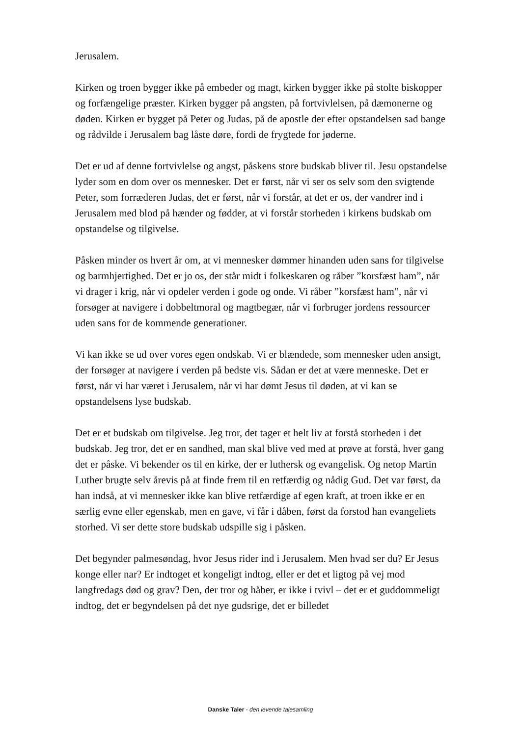Jerusalem.
Kirken og troen bygger ikke på embeder og magt, kirken bygger ikke på stolte biskopper og forfængelige præster. Kirken bygger på angsten, på fortvivlelsen, på dæmonerne og døden. Kirken er bygget på Peter og Judas, på de apostle der efter opstandelsen sad bange og rådvilde i Jerusalem bag låste døre, fordi de frygtede for jøderne.
Det er ud af denne fortvivlelse og angst, påskens store budskab bliver til. Jesu opstandelse lyder som en dom over os mennesker. Det er først, når vi ser os selv som den svigtende Peter, som forræderen Judas, det er først, når vi forstår, at det er os, der vandrer ind i Jerusalem med blod på hænder og fødder, at vi forstår storheden i kirkens budskab om opstandelse og tilgivelse.
Påsken minder os hvert år om, at vi mennesker dømmer hinanden uden sans for tilgivelse og barmhjertighed. Det er jo os, der står midt i folkeskaren og råber ”korsfæst ham”, når vi drager i krig, når vi opdeler verden i gode og onde. Vi råber ”korsfæst ham”, når vi forsøger at navigere i dobbeltmoral og magtbegær, når vi forbruger jordens ressourcer uden sans for de kommende generationer.
Vi kan ikke se ud over vores egen ondskab. Vi er blændede, som mennesker uden ansigt, der forsøger at navigere i verden på bedste vis. Sådan er det at være menneske. Det er først, når vi har været i Jerusalem, når vi har dømt Jesus til døden, at vi kan se opstandelsens lyse budskab.
Det er et budskab om tilgivelse. Jeg tror, det tager et helt liv at forstå storheden i det budskab. Jeg tror, det er en sandhed, man skal blive ved med at prøve at forstå, hver gang det er påske. Vi bekender os til en kirke, der er luthersk og evangelisk. Og netop Martin Luther brugte selv årevis på at finde frem til en retfærdig og nådig Gud. Det var først, da han indså, at vi mennesker ikke kan blive retfærdige af egen kraft, at troen ikke er en særlig evne eller egenskab, men en gave, vi får i dåben, først da forstod han evangeliets storhed. Vi ser dette store budskab udspille sig i påsken.
Det begynder palmesøndag, hvor Jesus rider ind i Jerusalem. Men hvad ser du? Er Jesus konge eller nar? Er indtoget et kongeligt indtog, eller er det et ligtog på vej mod langfredags død og grav? Den, der tror og håber, er ikke i tvivl – det er et guddommeligt indtog, det er begyndelsen på det nye gudsrige, det er billedet
Danske Taler - den levende talesamling